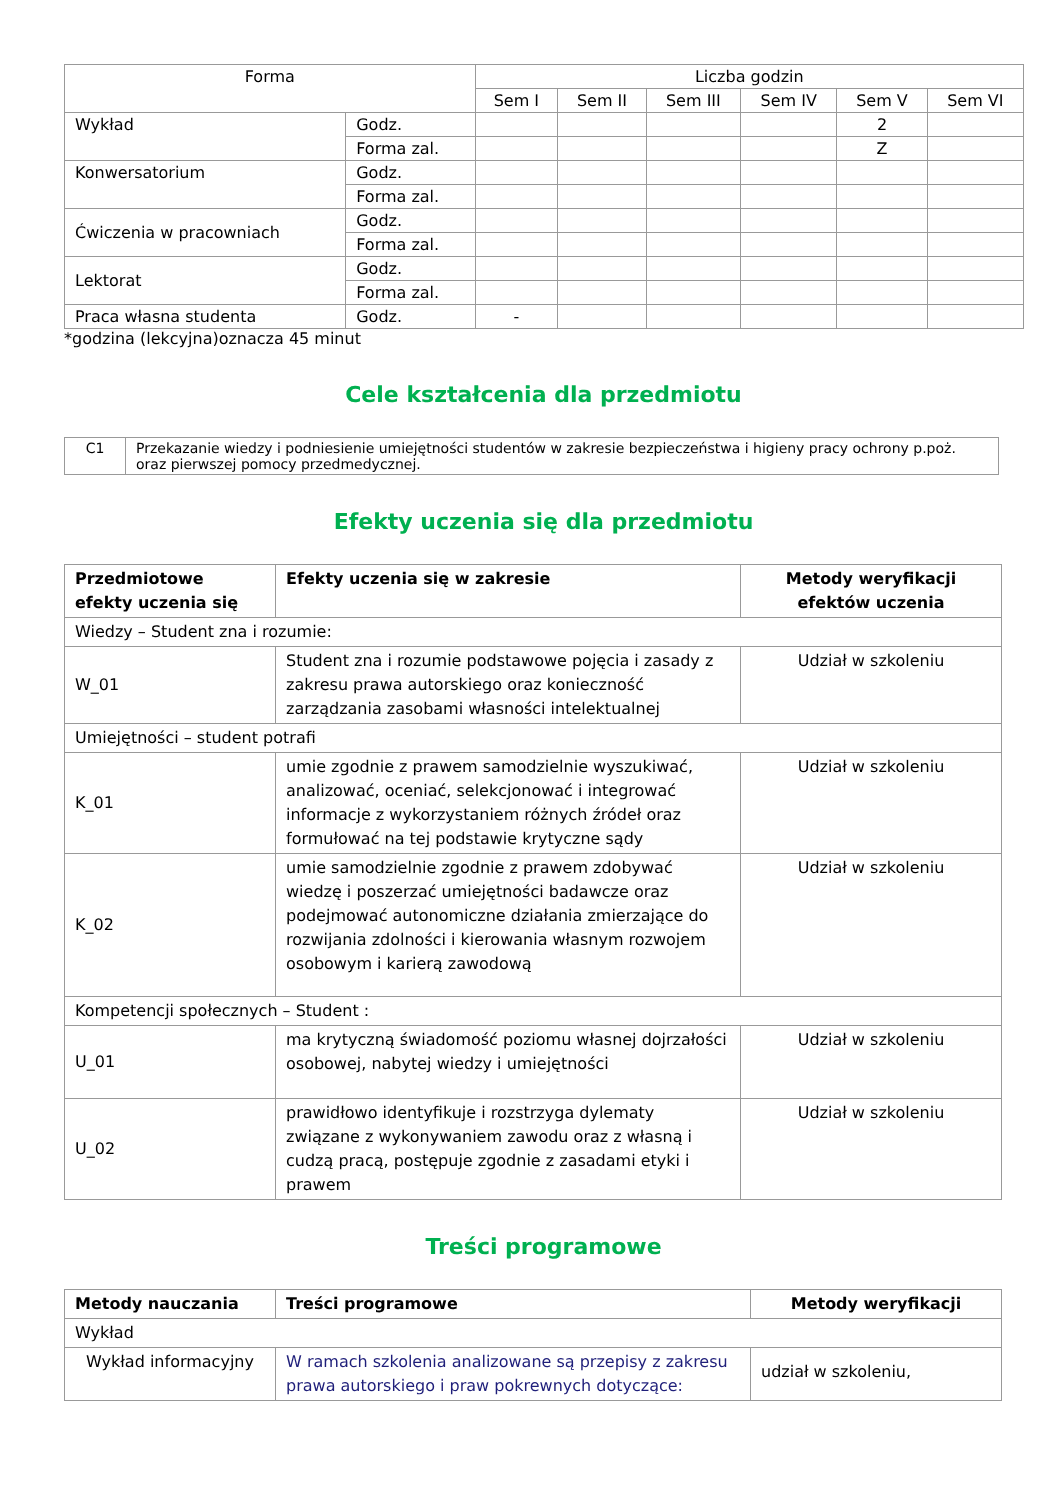| Forma | | Liczba godzin | | | | | |
| --- | --- | --- | --- | --- | --- | --- | --- |
| | | Sem I | Sem II | Sem III | Sem IV | Sem V | Sem VI |
| Wykład | Godz. | | | | | 2 | |
| | Forma zal. | | | | | Z | |
| Konwersatorium | Godz. | | | | | | |
| | Forma zal. | | | | | | |
| Ćwiczenia w pracowniach | Godz. | | | | | | |
| | Forma zal. | | | | | | |
| Lektorat | Godz. | | | | | | |
| | Forma zal. | | | | | | |
| Praca własna studenta | Godz. | - | | | | | |
*godzina (lekcyjna)oznacza 45 minut
Cele kształcenia dla przedmiotu
| C1 | Przekazanie wiedzy i podniesienie umiejętności studentów w zakresie bezpieczeństwa i higieny pracy ochrony p.poż. oraz pierwszej pomocy przedmedycznej. |
Efekty uczenia się dla przedmiotu
| Przedmiotowe efekty uczenia się | Efekty uczenia się w zakresie | Metody weryfikacji efektów uczenia |
| --- | --- | --- |
| Wiedzy – Student zna i rozumie: | | |
| W_01 | Student zna i rozumie podstawowe pojęcia i zasady z zakresu prawa autorskiego oraz konieczność zarządzania zasobami własności intelektualnej | Udział w szkoleniu |
| Umiejętności – student potrafi | | |
| K_01 | umie zgodnie z prawem samodzielnie wyszukiwać, analizować, oceniać, selekcjonować i integrować informacje z wykorzystaniem różnych źródeł oraz formułować na tej podstawie krytyczne sądy | Udział w szkoleniu |
| K_02 | umie samodzielnie zgodnie z prawem zdobywać wiedzę i poszerzać umiejętności badawcze oraz podejmować autonomiczne działania zmierzające do rozwijania zdolności i kierowania własnym rozwojem osobowym i karierą zawodową | Udział w szkoleniu |
| Kompetencji społecznych – Student : | | |
| U_01 | ma krytyczną świadomość poziomu własnej dojrzałości osobowej, nabytej wiedzy i umiejętności | Udział w szkoleniu |
| U_02 | prawidłowo identyfikuje i rozstrzyga dylematy związane z wykonywaniem zawodu oraz z własną i cudzą pracą, postępuje zgodnie z zasadami etyki i prawem | Udział w szkoleniu |
Treści programowe
| Metody nauczania | Treści programowe | Metody weryfikacji |
| --- | --- | --- |
| Wykład | | |
| Wykład informacyjny | W ramach szkolenia analizowane są przepisy z zakresu prawa autorskiego i praw pokrewnych dotyczące: | udział w szkoleniu, |